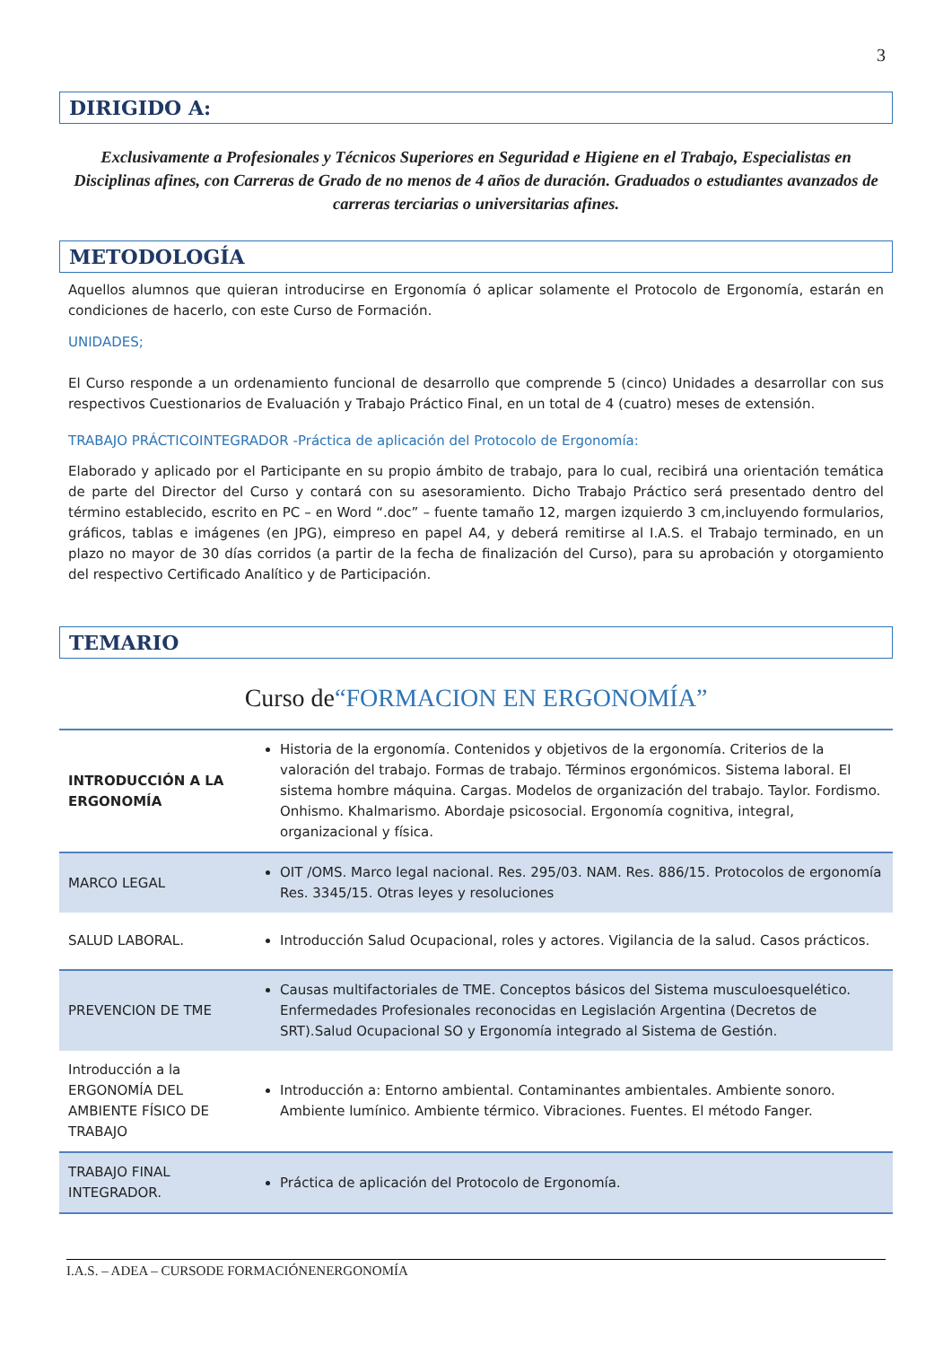3
DIRIGIDO A:
Exclusivamente a Profesionales y Técnicos Superiores en Seguridad e Higiene en el Trabajo, Especialistas en Disciplinas afines, con Carreras de Grado de no menos de 4 años de duración. Graduados o estudiantes avanzados de carreras terciarias o universitarias afines.
METODOLOGÍA
Aquellos alumnos que quieran introducirse en Ergonomía ó aplicar solamente el Protocolo de Ergonomía, estarán en condiciones de hacerlo, con este Curso de Formación.
UNIDADES;
El Curso responde a un ordenamiento funcional de desarrollo que comprende 5 (cinco) Unidades a desarrollar con sus respectivos Cuestionarios de Evaluación y Trabajo Práctico Final, en un total de 4 (cuatro) meses de extensión.
TRABAJO PRÁCTICOINTEGRADOR -Práctica de aplicación del Protocolo de Ergonomía:
Elaborado y aplicado por el Participante en su propio ámbito de trabajo, para lo cual, recibirá una orientación temática de parte del Director del Curso y contará con su asesoramiento. Dicho Trabajo Práctico será presentado dentro del término establecido, escrito en PC – en Word “.doc” – fuente tamaño 12, margen izquierdo 3 cm,incluyendo formularios, gráficos, tablas e imágenes (en JPG), eimpreso en papel A4, y deberá remitirse al I.A.S. el Trabajo terminado, en un plazo no mayor de 30 días corridos (a partir de la fecha de finalización del Curso), para su aprobación y otorgamiento del respectivo Certificado Analítico y de Participación.
TEMARIO
Curso de“FORMACION EN ERGONOMÍA”
| INTRODUCCIÓN A LA ERGONOMÍA | Historia de la ergonomía. Contenidos y objetivos de la ergonomía. Criterios de la valoración del trabajo. Formas de trabajo. Términos ergonómicos. Sistema laboral. El sistema hombre máquina. Cargas. Modelos de organización del trabajo. Taylor. Fordismo. Onhismo. Khalmarismo. Abordaje psicosocial. Ergonomía cognitiva, integral, organizacional y física. |
| MARCO LEGAL | OIT /OMS. Marco legal nacional. Res. 295/03. NAM. Res. 886/15. Protocolos de ergonomía Res. 3345/15. Otras leyes y resoluciones |
| SALUD LABORAL. | Introducción Salud Ocupacional, roles y actores. Vigilancia de la salud. Casos prácticos. |
| PREVENCION DE TME | Causas multifactoriales de TME. Conceptos básicos del Sistema musculoesquelético. Enfermedades Profesionales reconocidas en Legislación Argentina (Decretos de SRT).Salud Ocupacional SO y Ergonomía integrado al Sistema de Gestión. |
| Introducción a la ERGONOMÍA DEL AMBIENTE FÍSICO DE TRABAJO | Introducción a: Entorno ambiental. Contaminantes ambientales. Ambiente sonoro. Ambiente lumínico. Ambiente térmico. Vibraciones. Fuentes. El método Fanger. |
| TRABAJO FINAL INTEGRADOR. | Práctica de aplicación del Protocolo de Ergonomía. |
I.A.S. – ADEA – CURSODE FORMACIÓNENERGONOMÍA